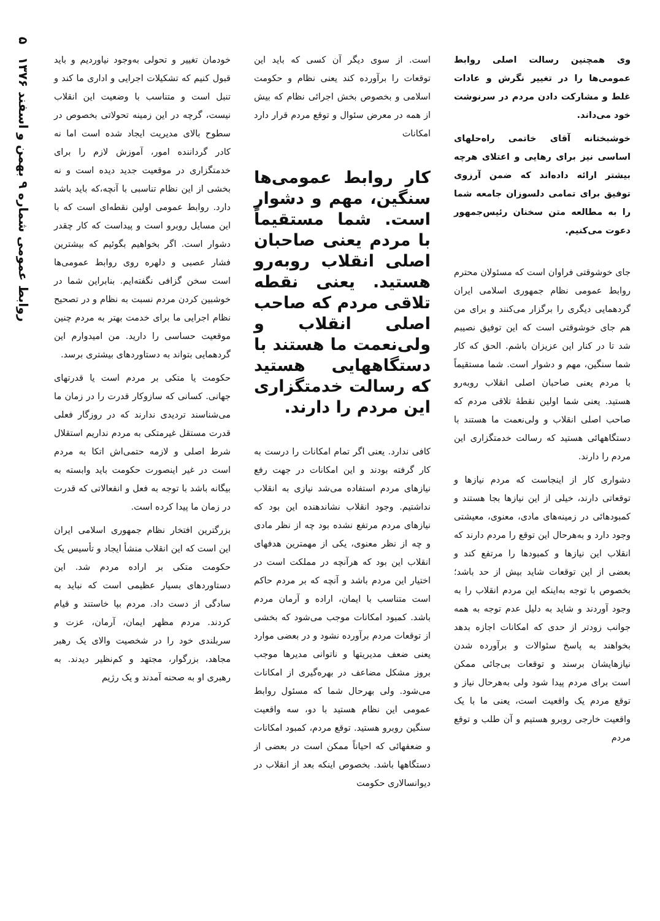روابط عمومی شماره ۹ بهمن و اسفند ۱۳۷۶ ۵
وی همچنین رسالت اصلی روابط عمومی‌ها را در تغییر نگرش و عادات غلط و مشارکت دادن مردم در سرنوشت خود می‌داند.
خوشبختانه آقای خاتمی راه‌حلهای اساسی نیز برای رهایی و اعتلای هرچه بیشتر ارائه داده‌اند که ضمن آرزوی توفیق برای تمامی دلسوزان جامعه شما را به مطالعه متن سخنان رئیس‌جمهور دعوت می‌کنیم.
جای خوشوقتی فراوان است که مسئولان محترم روابط عمومی نظام جمهوری اسلامی ایران گردهمایی دیگری را برگزار می‌کنند و برای من هم جای خوشوقتی است که این توفیق نصیبم شد تا در کنار این عزیزان باشم. الحق که کار شما سنگین، مهم و دشوار است. شما مستقیماً با مردم یعنی صاحبان اصلی انقلاب روبه‌رو هستید. یعنی شما اولین نقطهٔ تلاقی مردم که صاحب اصلی انقلاب و ولی‌نعمت ما هستند با دستگاههائی هستید که رسالت خدمتگزاری این مردم را دارند.
دشواری کار از اینجاست که مردم نیازها و توقعاتی دارند، خیلی از این نیازها بجا هستند و کمبودهائی در زمینه‌های مادی، معنوی، معیشتی وجود دارد و به‌هرحال این توقع را مردم دارند که انقلاب این نیازها و کمبودها را مرتفع کند و بعضی از این توقعات شاید بیش از حد باشد؛ بخصوص با توجه به‌اینکه این مردم انقلاب را به وجود آوردند و شاید به دلیل عدم توجه به همه جوانب زودتر از حدی که امکانات اجازه بدهد بخواهند به پاسخ سئوالات و برآورده شدن نیازهایشان برسند و توقعات بی‌جائی ممکن است برای مردم پیدا شود ولی به‌هرحال نیاز و توقع مردم یک واقعیت است، یعنی ما با یک واقعیت خارجی روبرو هستیم و آن طلب و توقع مردم
است. از سوی دیگر آن کسی که باید این توقعات را برآورده کند یعنی نظام و حکومت اسلامی و بخصوص بخش اجرائی نظام که بیش از همه در معرض سئوال و توقع مردم قرار دارد امکانات
کار روابط عمومی‌ها سنگین، مهم و دشوار است. شما مستقیماً با مردم یعنی صاحبان اصلی انقلاب روبه‌رو هستید. یعنی نقطه تلاقی مردم که صاحب اصلی انقلاب و ولی‌نعمت ما هستند با دستگاههایی هستید که رسالت خدمتگزاری این مردم را دارند.
کافی ندارد. یعنی اگر تمام امکانات را درست به کار گرفته بودند و این امکانات در جهت رفع نیازهای مردم استفاده می‌شد نیازی به انقلاب نداشتیم. وجود انقلاب نشاندهنده این بود که نیازهای مردم مرتفع نشده بود چه از نظر مادی و چه از نظر معنوی، یکی از مهمترین هدفهای انقلاب این بود که هرآنچه در مملکت است در اختیار این مردم باشد و آنچه که بر مردم حاکم است متناسب با ایمان، اراده و آرمان مردم باشد. کمبود امکانات موجب می‌شود که بخشی از توقعات مردم برآورده نشود و در بعضی موارد یعنی ضعف مدیریتها و ناتوانی مدیرها موجب بروز مشکل مضاعف در بهره‌گیری از امکانات می‌شود. ولی بهرحال شما که مسئول روابط عمومی این نظام هستید با دو، سه واقعیت سنگین روبرو هستید. توقع مردم، کمبود امکانات و ضعفهائی که احیاناً ممکن است در بعضی از دستگاهها باشد. بخصوص اینکه بعد از انقلاب در دیوانسالاری حکومت
خودمان تغییر و تحولی به‌وجود نیاوردیم و باید قبول کنیم که تشکیلات اجرایی و اداری ما کند و تنبل است و متناسب با وضعیت این انقلاب نیست، گرچه در این زمینه تحولاتی بخصوص در سطوح بالای مدیریت ایجاد شده است اما نه کادر گرداننده امور، آموزش لازم را برای خدمتگزاری در موقعیت جدید دیده است و نه بخشی از این نظام تناسبی با آنچه،که باید باشد دارد. روابط عمومی اولین نقطه‌ای است که با این مسایل روبرو است و پیداست که کار چقدر دشوار است. اگر بخواهیم بگوئیم که بیشترین فشار عصبی و دلهره روی روابط عمومی‌ها است سخن گزافی نگفته‌ایم. بنابراین شما در خوشبین کردن مردم نسبت به نظام و در تصحیح نظام اجرایی ما برای خدمت بهتر به مردم چنین موقعیت حساسی را دارید. من امیدوارم این گردهمایی بتواند به دستاوردهای بیشتری برسد.
حکومت یا متکی بر مردم است یا قدرتهای جهانی. کسانی که سازوکار قدرت را در زمان ما می‌شناسند تردیدی ندارند که در روزگار فعلی قدرت مستقل غیرمتکی به مردم نداریم استقلال شرط اصلی و لازمه حتمی‌اش اتکا به مردم است در غیر اینصورت حکومت باید وابسته به بیگانه باشد با توجه به فعل و انفعالاتی که قدرت در زمان ما پیدا کرده است.
بزرگترین افتخار نظام جمهوری اسلامی ایران این است که این انقلاب منشأ ایجاد و تأسیس یک حکومت متکی بر اراده مردم شد. این دستاوردهای بسیار عظیمی است که نباید به سادگی از دست داد. مردم بپا خاستند و قیام کردند. مردم مظهر ایمان، آرمان، عزت و سربلندی خود را در شخصیت والای یک رهبر مجاهد، بزرگوار، مجتهد و کم‌نظیر دیدند. به رهبری او به صحنه آمدند و یک رژیم